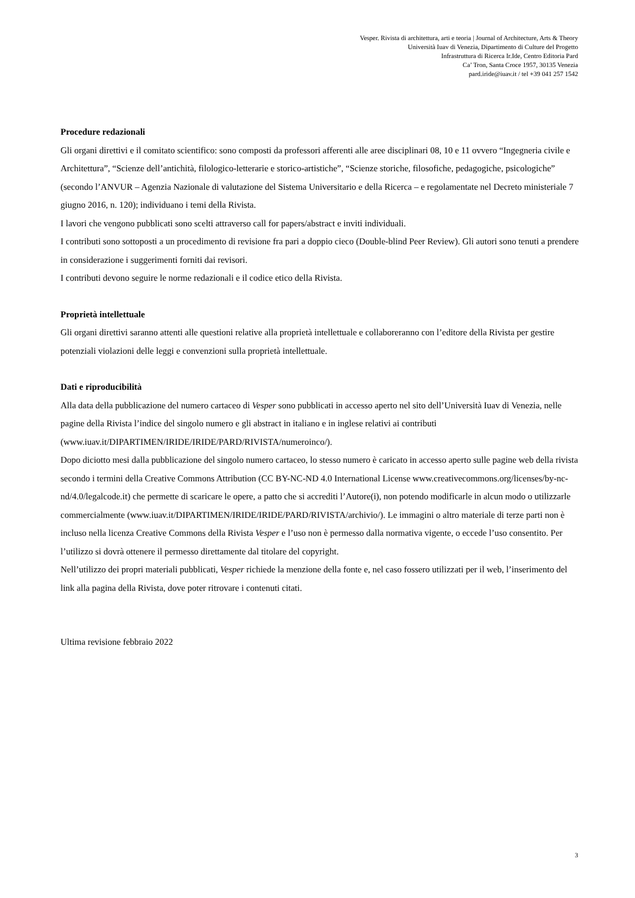Vesper. Rivista di architettura, arti e teoria | Journal of Architecture, Arts & Theory
Università Iuav di Venezia, Dipartimento di Culture del Progetto
Infrastruttura di Ricerca Ir.Ide, Centro Editoria Pard
Ca’ Tron, Santa Croce 1957, 30135 Venezia
pard.iride@iuav.it / tel +39 041 257 1542
Procedure redazionali
Gli organi direttivi e il comitato scientifico: sono composti da professori afferenti alle aree disciplinari 08, 10 e 11 ovvero “Ingegneria civile e Architettura”, “Scienze dell’antichità, filologico-letterarie e storico-artistiche”, “Scienze storiche, filosofiche, pedagogiche, psicologiche” (secondo l’ANVUR – Agenzia Nazionale di valutazione del Sistema Universitario e della Ricerca – e regolamentate nel Decreto ministeriale 7 giugno 2016, n. 120); individuano i temi della Rivista.
I lavori che vengono pubblicati sono scelti attraverso call for papers/abstract e inviti individuali.
I contributi sono sottoposti a un procedimento di revisione fra pari a doppio cieco (Double-blind Peer Review). Gli autori sono tenuti a prendere in considerazione i suggerimenti forniti dai revisori.
I contributi devono seguire le norme redazionali e il codice etico della Rivista.
Proprietà intellettuale
Gli organi direttivi saranno attenti alle questioni relative alla proprietà intellettuale e collaboreranno con l’editore della Rivista per gestire potenziali violazioni delle leggi e convenzioni sulla proprietà intellettuale.
Dati e riproducibilità
Alla data della pubblicazione del numero cartaceo di Vesper sono pubblicati in accesso aperto nel sito dell’Università Iuav di Venezia, nelle pagine della Rivista l’indice del singolo numero e gli abstract in italiano e in inglese relativi ai contributi (www.iuav.it/DIPARTIMEN/IRIDE/IRIDE/PARD/RIVISTA/numeroinco/).
Dopo diciotto mesi dalla pubblicazione del singolo numero cartaceo, lo stesso numero è caricato in accesso aperto sulle pagine web della rivista secondo i termini della Creative Commons Attribution (CC BY-NC-ND 4.0 International License www.creativecommons.org/licenses/by-nc-nd/4.0/legalcode.it) che permette di scaricare le opere, a patto che si accrediti l’Autore(i), non potendo modificarle in alcun modo o utilizzarle commercialmente (www.iuav.it/DIPARTIMEN/IRIDE/IRIDE/PARD/RIVISTA/archivio/). Le immagini o altro materiale di terze parti non è incluso nella licenza Creative Commons della Rivista Vesper e l’uso non è permesso dalla normativa vigente, o eccede l’uso consentito. Per l’utilizzo si dovrà ottenere il permesso direttamente dal titolare del copyright.
Nell’utilizzo dei propri materiali pubblicati, Vesper richiede la menzione della fonte e, nel caso fossero utilizzati per il web, l’inserimento del link alla pagina della Rivista, dove poter ritrovare i contenuti citati.
Ultima revisione febbraio 2022
3